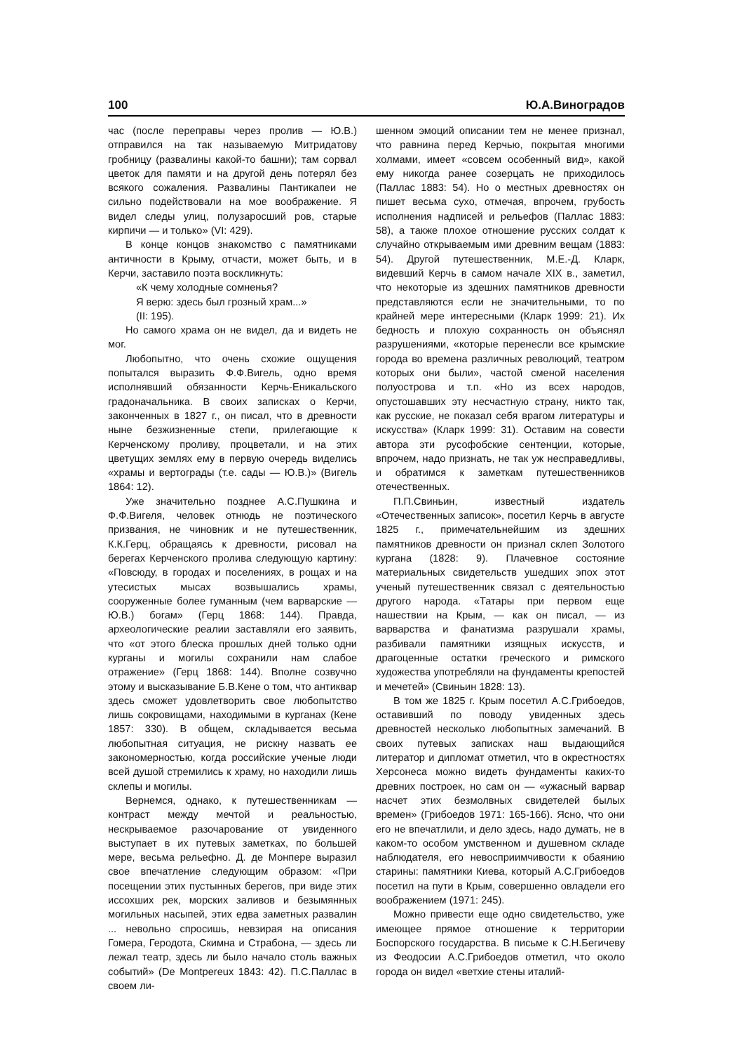100 Ю.А.Виноградов
час (после переправы через пролив — Ю.В.) отправился на так называемую Митридатову гробницу (развалины какой-то башни); там сорвал цветок для памяти и на другой день потерял без всякого сожаления. Развалины Пантикапеи не сильно подействовали на мое воображение. Я видел следы улиц, полузаросший ров, старые кирпичи — и только» (VI: 429).
В конце концов знакомство с памятниками античности в Крыму, отчасти, может быть, и в Керчи, заставило поэта воскликнуть:
«К чему холодные сомненья?
Я верю: здесь был грозный храм...»
(II: 195).
Но самого храма он не видел, да и видеть не мог.
Любопытно, что очень схожие ощущения попытался выразить Ф.Ф.Вигель, одно время исполнявший обязанности Керчь-Еникальского градоначальника. В своих записках о Керчи, законченных в 1827 г., он писал, что в древности ныне безжизненные степи, прилегающие к Керченскому проливу, процветали, и на этих цветущих землях ему в первую очередь виделись «храмы и вертограды (т.е. сады — Ю.В.)» (Вигель 1864: 12).
Уже значительно позднее А.С.Пушкина и Ф.Ф.Вигеля, человек отнюдь не поэтического призвания, не чиновник и не путешественник, К.К.Герц, обращаясь к древности, рисовал на берегах Керченского пролива следующую картину: «Повсюду, в городах и поселениях, в рощах и на утесистых мысах возвышались храмы, сооруженные более гуманным (чем варварские — Ю.В.) богам» (Герц 1868: 144). Правда, археологические реалии заставляли его заявить, что «от этого блеска прошлых дней только одни курганы и могилы сохранили нам слабое отражение» (Герц 1868: 144). Вполне созвучно этому и высказывание Б.В.Кене о том, что антиквар здесь сможет удовлетворить свое любопытство лишь сокровищами, находимыми в курганах (Кене 1857: 330). В общем, складывается весьма любопытная ситуация, не рискну назвать ее закономерностью, когда российские ученые люди всей душой стремились к храму, но находили лишь склепы и могилы.
Вернемся, однако, к путешественникам — контраст между мечтой и реальностью, нескрываемое разочарование от увиденного выступает в их путевых заметках, по большей мере, весьма рельефно. Д. де Монпере выразил свое впечатление следующим образом: «При посещении этих пустынных берегов, при виде этих иссохших рек, морских заливов и безымянных могильных насыпей, этих едва заметных развалин ... невольно спросишь, невзирая на описания Гомера, Геродота, Скимна и Страбона, — здесь ли лежал театр, здесь ли было начало столь важных событий» (De Montpereux 1843: 42). П.С.Паллас в своем ли-
шенном эмоций описании тем не менее признал, что равнина перед Керчью, покрытая многими холмами, имеет «совсем особенный вид», какой ему никогда ранее созерцать не приходилось (Паллас 1883: 54). Но о местных древностях он пишет весьма сухо, отмечая, впрочем, грубость исполнения надписей и рельефов (Паллас 1883: 58), а также плохое отношение русских солдат к случайно открываемым ими древним вещам (1883: 54). Другой путешественник, М.Е.-Д. Кларк, видевший Керчь в самом начале XIX в., заметил, что некоторые из здешних памятников древности представляются если не значительными, то по крайней мере интересными (Кларк 1999: 21). Их бедность и плохую сохранность он объяснял разрушениями, «которые перенесли все крымские города во времена различных революций, театром которых они были», частой сменой населения полуострова и т.п. «Но из всех народов, опустошавших эту несчастную страну, никто так, как русские, не показал себя врагом литературы и искусства» (Кларк 1999: 31). Оставим на совести автора эти русофобские сентенции, которые, впрочем, надо признать, не так уж несправедливы, и обратимся к заметкам путешественников отечественных.
П.П.Свиньин, известный издатель «Отечественных записок», посетил Керчь в августе 1825 г., примечательнейшим из здешних памятников древности он признал склеп Золотого кургана (1828: 9). Плачевное состояние материальных свидетельств ушедших эпох этот ученый путешественник связал с деятельностью другого народа. «Татары при первом еще нашествии на Крым, — как он писал, — из варварства и фанатизма разрушали храмы, разбивали памятники изящных искусств, и драгоценные остатки греческого и римского художества употребляли на фундаменты крепостей и мечетей» (Свиньин 1828: 13).
В том же 1825 г. Крым посетил А.С.Грибоедов, оставивший по поводу увиденных здесь древностей несколько любопытных замечаний. В своих путевых записках наш выдающийся литератор и дипломат отметил, что в окрестностях Херсонеса можно видеть фундаменты каких-то древних построек, но сам он — «ужасный варвар насчет этих безмолвных свидетелей былых времен» (Грибоедов 1971: 165-166). Ясно, что они его не впечатлили, и дело здесь, надо думать, не в каком-то особом умственном и душевном складе наблюдателя, его невосприимчивости к обаянию старины: памятники Киева, который А.С.Грибоедов посетил на пути в Крым, совершенно овладели его воображением (1971: 245).
Можно привести еще одно свидетельство, уже имеющее прямое отношение к территории Боспорского государства. В письме к С.Н.Бегичеву из Феодосии А.С.Грибоедов отметил, что около города он видел «ветхие стены италий-